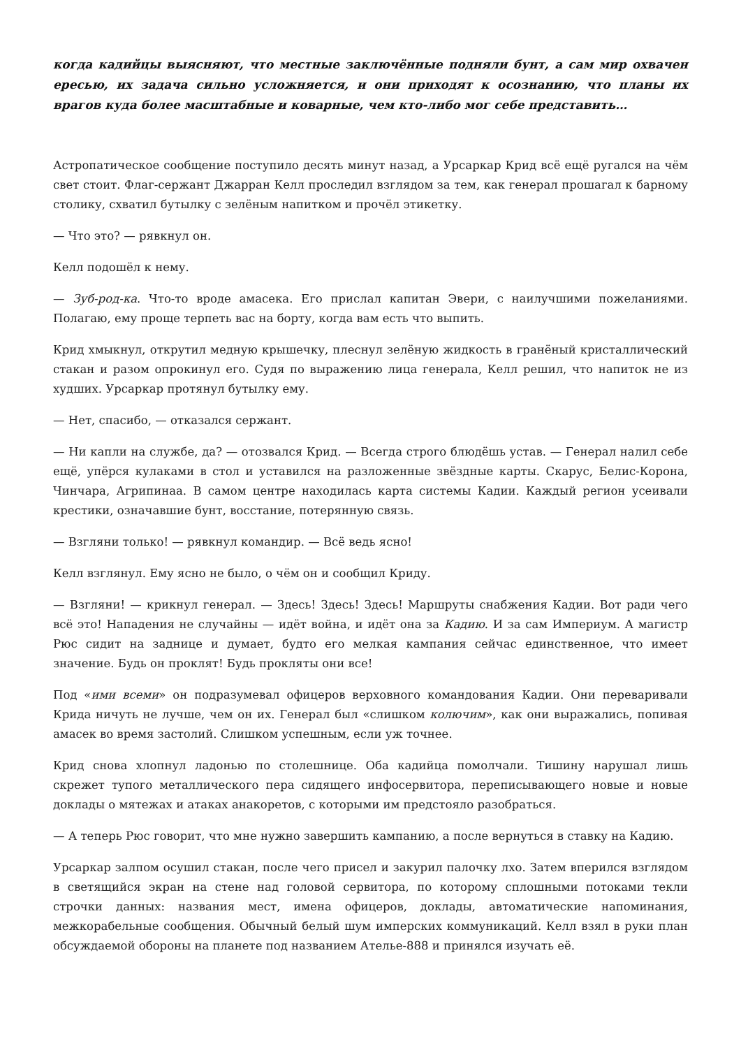когда кадийцы выясняют, что местные заключённые подняли бунт, а сам мир охвачен ересью, их задача сильно усложняется, и они приходят к осознанию, что планы их врагов куда более масштабные и коварные, чем кто-либо мог себе представить…
Астропатическое сообщение поступило десять минут назад, а Урсаркар Крид всё ещё ругался на чём свет стоит. Флаг-сержант Джарран Келл проследил взглядом за тем, как генерал прошагал к барному столику, схватил бутылку с зелёным напитком и прочёл этикетку.
— Что это? — рявкнул он.
Келл подошёл к нему.
— Зуб-род-ка. Что-то вроде амасека. Его прислал капитан Эвери, с наилучшими пожеланиями. Полагаю, ему проще терпеть вас на борту, когда вам есть что выпить.
Крид хмыкнул, открутил медную крышечку, плеснул зелёную жидкость в гранёный кристаллический стакан и разом опрокинул его. Судя по выражению лица генерала, Келл решил, что напиток не из худших. Урсаркар протянул бутылку ему.
— Нет, спасибо, — отказался сержант.
— Ни капли на службе, да? — отозвался Крид. — Всегда строго блюдёшь устав. — Генерал налил себе ещё, упёрся кулаками в стол и уставился на разложенные звёздные карты. Скарус, Белис-Корона, Чинчара, Агрипинаа. В самом центре находилась карта системы Кадии. Каждый регион усеивали крестики, означавшие бунт, восстание, потерянную связь.
— Взгляни только! — рявкнул командир. — Всё ведь ясно!
Келл взглянул. Ему ясно не было, о чём он и сообщил Криду.
— Взгляни! — крикнул генерал. — Здесь! Здесь! Здесь! Маршруты снабжения Кадии. Вот ради чего всё это! Нападения не случайны — идёт война, и идёт она за Кадию. И за сам Империум. А магистр Рюс сидит на заднице и думает, будто его мелкая кампания сейчас единственное, что имеет значение. Будь он проклят! Будь прокляты они все!
Под «ими всеми» он подразумевал офицеров верховного командования Кадии. Они переваривали Крида ничуть не лучше, чем он их. Генерал был «слишком колючим», как они выражались, попивая амасек во время застолий. Слишком успешным, если уж точнее.
Крид снова хлопнул ладонью по столешнице. Оба кадийца помолчали. Тишину нарушал лишь скрежет тупого металлического пера сидящего инфосервитора, переписывающего новые и новые доклады о мятежах и атаках анакоретов, с которыми им предстояло разобраться.
— А теперь Рюс говорит, что мне нужно завершить кампанию, а после вернуться в ставку на Кадию.
Урсаркар залпом осушил стакан, после чего присел и закурил палочку лхо. Затем вперился взглядом в светящийся экран на стене над головой сервитора, по которому сплошными потоками текли строчки данных: названия мест, имена офицеров, доклады, автоматические напоминания, межкорабельные сообщения. Обычный белый шум имперских коммуникаций. Келл взял в руки план обсуждаемой обороны на планете под названием Ателье-888 и принялся изучать её.